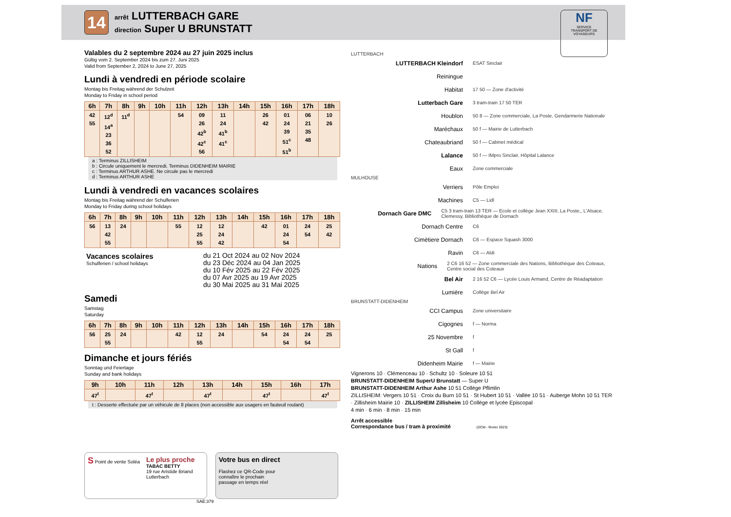14
arrêt LUTTERBACH GARE
direction Super U BRUNSTATT
Valables du 2 septembre 2024 au 27 juin 2025 inclus
Gültig vom 2. September 2024 bis zum 27. Juni 2025
Valid from September 2, 2024 to June 27, 2025
Lundi à vendredi en période scolaire
Montag bis Freitag während der Schulzeit
Monday to Friday in school period
| 6h | 7h | 8h | 9h | 10h | 11h | 12h | 13h | 14h | 15h | 16h | 17h | 18h |
| --- | --- | --- | --- | --- | --- | --- | --- | --- | --- | --- | --- | --- |
| 42 55 | 12<sup>d</sup> 14<sup>a</sup> 23 36 52 | 11<sup>d</sup> | | | 54 | 09 26 42<sup>b</sup> 42<sup>c</sup> 56 | 11 24 41<sup>b</sup> 41<sup>c</sup> | | 26 42 | 01 24 39 51<sup>c</sup> 51<sup>b</sup> | 06 21 35 48 | 10 26 |
a : Terminus ZILLISHEIM
b : Circule uniquement le mercredi. Terminus DIDENHEIM MAIRIE
c : Terminus ARTHUR ASHE. Ne circule pas le mercredi
d : Terminus ARTHUR ASHE
Lundi à vendredi en vacances scolaires
Montag bis Freitag während der Schulferien
Monday to Friday during school holidays
| 6h | 7h | 8h | 9h | 10h | 11h | 12h | 13h | 14h | 15h | 16h | 17h | 18h |
| --- | --- | --- | --- | --- | --- | --- | --- | --- | --- | --- | --- | --- |
| 56 | 13 42 55 | 24 | | | 55 | 12 25 55 | 12 24 42 | | 42 | 01 24 54 | 24 54 | 25 42 |
Vacances scolaires
Schulferien / school holidays
du 21 Oct 2024 au 02 Nov 2024
du 23 Déc 2024 au 04 Jan 2025
du 10 Fév 2025 au 22 Fév 2025
du 07 Avr 2025 au 19 Avr 2025
du 30 Mai 2025 au 31 Mai 2025
Samedi
Samstag
Saturday
| 6h | 7h | 8h | 9h | 10h | 11h | 12h | 13h | 14h | 15h | 16h | 17h | 18h |
| --- | --- | --- | --- | --- | --- | --- | --- | --- | --- | --- | --- | --- |
| 56 | 25 55 | 24 | | | 42 | 12 55 | 24 | | 54 | 24 54 | 24 54 | 25 |
Dimanche et jours fériés
Sonntag und Feiertage
Sunday and bank holidays
| 9h | 10h | 11h | 12h | 13h | 14h | 15h | 16h | 17h |
| --- | --- | --- | --- | --- | --- | --- | --- | --- |
| 47<sup>t</sup> | | 47<sup>t</sup> | | 47<sup>t</sup> | | 47<sup>t</sup> | | 47<sup>t</sup> |
t : Desserte effectuée par un véhicule de 8 places (non accessible aux usagers en fauteuil roulant)
S Point de vente Soléa
Le plus proche
TABAC BETTY
19 rue Aristide Briand
Lutterbach
Votre bus en direct
Flashez ce QR-Code pour
connaître le prochain
passage en temps réel
SAE:379
NF
SERVICE
TRANSPORT DE VOYAGEURS
LUTTERBACH
LUTTERBACH Kleindorf ESAT Sinclair
Reiningue
Habitat 17 50 — Zone d'activité
Lutterbach Gare 3 tram-train 17 50 TER
Houblon 50 8 — Zone commerciale, La Poste, Gendarmerie Nationale
Maréchaux 50 f — Mairie de Lutterbach
Chateaubriand 50 f — Cabinet médical
Lalance 50 f — IMpro Sinclair, Hôpital Lalance
Eaux Zone commerciale
MULHOUSE
Verriers Pôle Emploi
Machines C5 — Lidl
Dornach Gare DMC C5 3 tram-train 13 TER — Ecole et collège Jean XXIII, La Poste,, L'Alsace, Clemessy, Bibliothèque de Dornach
Dornach Centre C6
Cimètiere Dornach C6 — Espace Squash 3000
Ravin C6 — Aldi
Nations 2 C6 16 52 — Zone commerciale des Nations, Bibliothèque des Coteaux, Centre social des Coteaux
Bel Air 2 16 52 C6 — Lycée Louis Armand, Centre de Réadaptation
Lumière Collège Bel Air
BRUNSTATT-DIDENHEIM
CCI Campus Zone universitaire
Cigognes f — Norma
25 Novembre f
St Gall f
Didenheim Mairie f — Mairie
Vignerons 10 · Clémenceau 10 · Schultz 10 · Soleure 10 51
BRUNSTATT-DIDENHEIM SuperU Brunstatt — Super U
BRUNSTATT-DIDENHEIM Arthur Ashe 10 51 Collège Pflimlin
ZILLISHEIM: Vergers 10 51 · Croix du Burn 10 51 · St Hubert 10 51 · Vallée 10 51 · Auberge Mohn 10 51 TER · Zillisheim Mairie 10 · ZILLISHEIM Zillisheim 10 Collège et lycée Episcopal
4 min · 6 min · 8 min · 15 min
Arrêt accessible
Correspondance bus / tram à proximité (DCM - février 2023)